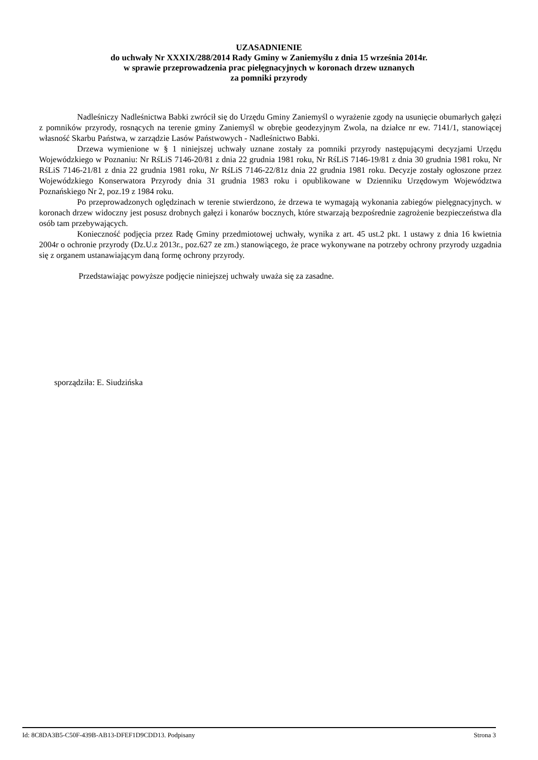UZASADNIENIE
do uchwały Nr XXXIX/288/2014 Rady Gminy w Zaniemyślu z dnia 15 września 2014r.
w sprawie przeprowadzenia prac pielęgnacyjnych w koronach drzew uznanych
za pomniki przyrody
Nadleśniczy Nadleśnictwa Babki zwrócił się do Urzędu Gminy Zaniemyśl o wyrażenie zgody na usunięcie obumarłych gałęzi z pomników przyrody, rosnących na terenie gminy Zaniemyśl w obrębie geodezyjnym Zwola, na działce nr ew. 7141/1, stanowiącej własność Skarbu Państwa, w zarządzie Lasów Państwowych - Nadleśnictwo Babki.
Drzewa wymienione w § 1 niniejszej uchwały uznane zostały za pomniki przyrody następującymi decyzjami Urzędu Wojewódzkiego w Poznaniu: Nr RśLiS 7146-20/81 z dnia 22 grudnia 1981 roku, Nr RśLiS 7146-19/81 z dnia 30 grudnia 1981 roku, Nr RśLiS 7146-21/81 z dnia 22 grudnia 1981 roku, Nr RśLiS 7146-22/81z dnia 22 grudnia 1981 roku. Decyzje zostały ogłoszone przez Wojewódzkiego Konserwatora Przyrody dnia 31 grudnia 1983 roku i opublikowane w Dzienniku Urzędowym Województwa Poznańskiego Nr 2, poz.19 z 1984 roku.
Po przeprowadzonych oględzinach w terenie stwierdzono, że drzewa te wymagają wykonania zabiegów pielęgnacyjnych. w koronach drzew widoczny jest posusz drobnych gałęzi i konarów bocznych, które stwarzają bezpośrednie zagrożenie bezpieczeństwa dla osób tam przebywających.
Konieczność podjęcia przez Radę Gminy przedmiotowej uchwały, wynika z art. 45 ust.2 pkt. 1 ustawy z dnia 16 kwietnia 2004r o ochronie przyrody (Dz.U.z 2013r., poz.627 ze zm.) stanowiącego, że prace wykonywane na potrzeby ochrony przyrody uzgadnia się z organem ustanawiającym daną formę ochrony przyrody.
Przedstawiając powyższe podjęcie niniejszej uchwały uważa się za zasadne.
sporządziła: E. Siudzińska
Id: 8C8DA3B5-C50F-439B-AB13-DFEF1D9CDD13. Podpisany Strona 3